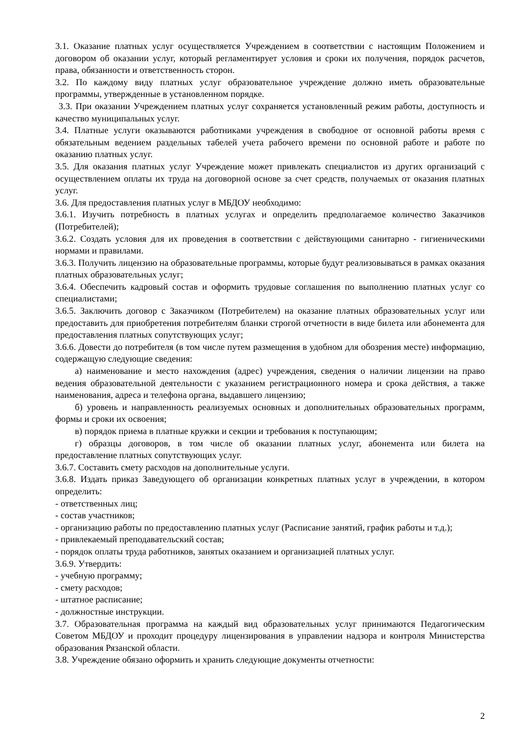3.1. Оказание платных услуг осуществляется Учреждением в соответствии с настоящим Положением и договором об оказании услуг, который регламентирует условия и сроки их получения, порядок расчетов, права, обязанности и ответственность сторон.
3.2. По каждому виду платных услуг образовательное учреждение должно иметь образовательные программы, утвержденные в установленном порядке.
3.3. При оказании Учреждением платных услуг сохраняется установленный режим работы, доступность и качество муниципальных услуг.
3.4. Платные услуги оказываются работниками учреждения в свободное от основной работы время с обязательным ведением раздельных табелей учета рабочего времени по основной работе и работе по оказанию платных услуг.
3.5. Для оказания платных услуг Учреждение может привлекать специалистов из других организаций с осуществлением оплаты их труда на договорной основе за счет средств, получаемых от оказания платных услуг.
3.6. Для предоставления платных услуг в МБДОУ необходимо:
3.6.1. Изучить потребность в платных услугах и определить предполагаемое количество Заказчиков (Потребителей);
3.6.2. Создать условия для их проведения в соответствии с действующими санитарно - гигиеническими нормами и правилами.
3.6.3. Получить лицензию на образовательные программы, которые будут реализовываться в рамках оказания платных образовательных услуг;
3.6.4. Обеспечить кадровый состав и оформить трудовые соглашения по выполнению платных услуг со специалистами;
3.6.5. Заключить договор с Заказчиком (Потребителем) на оказание платных образовательных услуг или предоставить для приобретения потребителям бланки строгой отчетности в виде билета или абонемента для предоставления платных сопутствующих услуг;
3.6.6. Довести до потребителя (в том числе путем размещения в удобном для обозрения месте) информацию, содержащую следующие сведения:
а) наименование и место нахождения (адрес) учреждения, сведения о наличии лицензии на право ведения образовательной деятельности с указанием регистрационного номера и срока действия, а также наименования, адреса и телефона органа, выдавшего лицензию;
б) уровень и направленность реализуемых основных и дополнительных образовательных программ, формы и сроки их освоения;
в) порядок приема в платные кружки и секции и требования к поступающим;
г) образцы договоров, в том числе об оказании платных услуг, абонемента или билета на предоставление платных сопутствующих услуг.
3.6.7. Составить смету расходов на дополнительные услуги.
3.6.8. Издать приказ Заведующего об организации конкретных платных услуг в учреждении, в котором определить:
- ответственных лиц;
- состав участников;
- организацию работы по предоставлению платных услуг (Расписание занятий, график работы и т.д.);
- привлекаемый преподавательский состав;
- порядок оплаты труда работников, занятых оказанием и организацией платных услуг.
3.6.9. Утвердить:
- учебную программу;
- смету расходов;
- штатное расписание;
- должностные инструкции.
3.7. Образовательная программа на каждый вид образовательных услуг принимаются Педагогическим Советом МБДОУ и проходит процедуру лицензирования в управлении надзора и контроля Министерства образования Рязанской области.
3.8. Учреждение обязано оформить и хранить следующие документы отчетности:
2